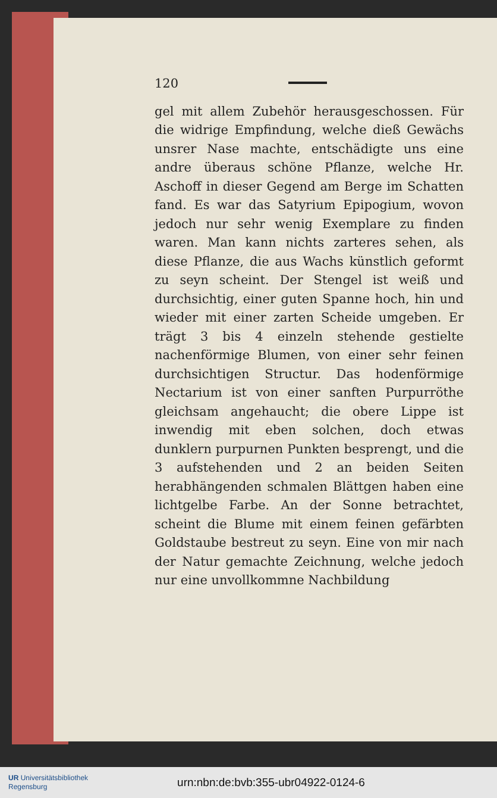120
gel mit allem Zubehör herausgeschossen. Für die widrige Empfindung, welche dieß Gewächs unsrer Nase machte, entschädigte uns eine andre überaus schöne Pflanze, welche Hr. Aschoff in dieser Gegend am Berge im Schatten fand. Es war das Satyrium Epipogium, wovon jedoch nur sehr wenig Exemplare zu finden waren. Man kann nichts zarteres sehen, als diese Pflanze, die aus Wachs künstlich geformt zu seyn scheint. Der Stengel ist weiß und durchsichtig, einer guten Spanne hoch, hin und wieder mit einer zarten Scheide umgeben. Er trägt 3 bis 4 einzeln stehende gestielte nachenförmige Blumen, von einer sehr feinen durchsichtigen Structur. Das hodenförmige Nectarium ist von einer sanften Purpurröthe gleichsam angehaucht; die obere Lippe ist inwendig mit eben solchen, doch etwas dunklern purpurnen Punkten besprengt, und die 3 aufstehenden und 2 an beiden Seiten herabhängenden schmalen Blättgen haben eine lichtgelbe Farbe. An der Sonne betrachtet, scheint die Blume mit einem feinen gefärbten Goldstaube bestreut zu seyn. Eine von mir nach der Natur gemachte Zeichnung, welche jedoch nur eine unvollkommne Nachbildung
UR Universitätsbibliothek
Regensburg
urn:nbn:de:bvb:355-ubr04922-0124-6